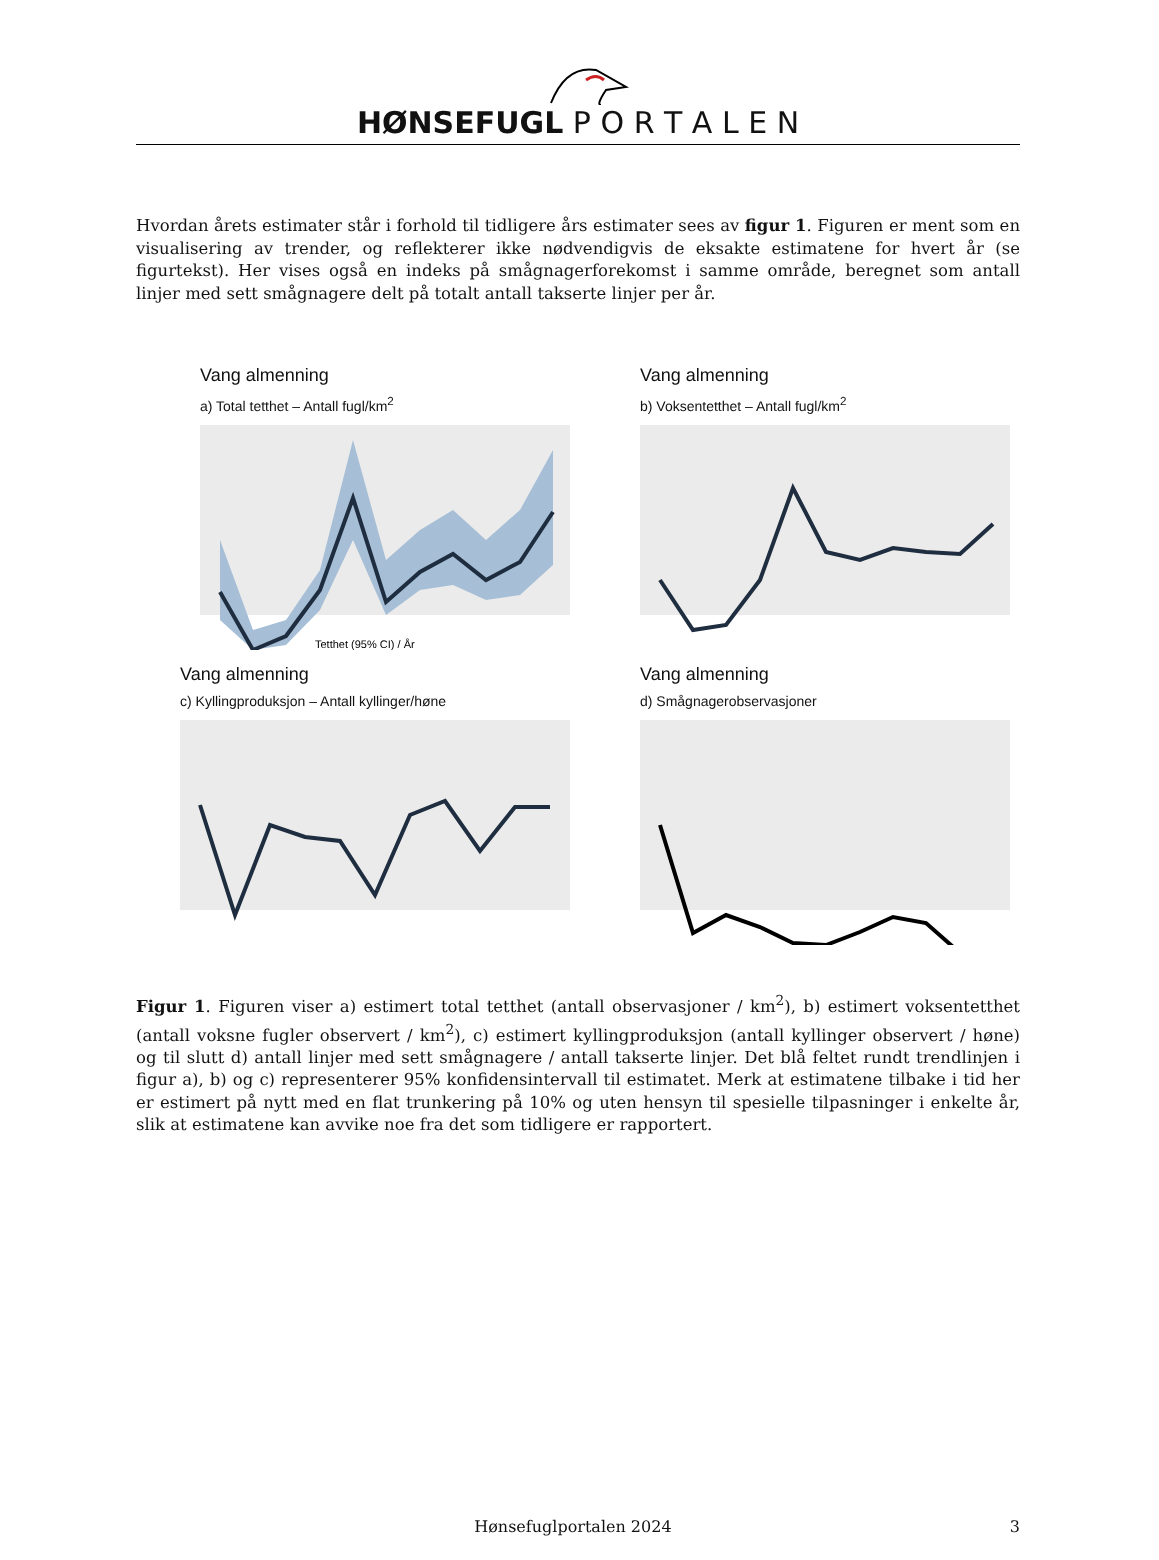HØNSEFUGL P O R T A L E N
Hvordan årets estimater står i forhold til tidligere års estimater sees av figur 1. Figuren er ment som en visualisering av trender, og reflekterer ikke nødvendigvis de eksakte estimatene for hvert år (se figurtekst). Her vises også en indeks på smågnagerforekomst i samme område, beregnet som antall linjer med sett smågnagere delt på totalt antall takserte linjer per år.
Vang almenning
a) Total tetthet – Antall fugl/km<sup>2</sup>
Tetthet (95% CI) / År
Vang almenning
b) Voksentetthet – Antall fugl/km<sup>2</sup>
Vang almenning
c) Kyllingproduksjon – Antall kyllinger/høne
Vang almenning
d) Smågnagerobservasjoner
Figur 1. Figuren viser a) estimert total tetthet (antall observasjoner / km<sup>2</sup>), b) estimert voksentetthet (antall voksne fugler observert / km<sup>2</sup>), c) estimert kyllingproduksjon (antall kyllinger observert / høne) og til slutt d) antall linjer med sett smågnagere / antall takserte linjer. Det blå feltet rundt trendlinjen i figur a), b) og c) representerer 95% konfidensintervall til estimatet. Merk at estimatene tilbake i tid her er estimert på nytt med en flat trunkering på 10% og uten hensyn til spesielle tilpasninger i enkelte år, slik at estimatene kan avvike noe fra det som tidligere er rapportert.
Hønsefuglportalen 2024 3